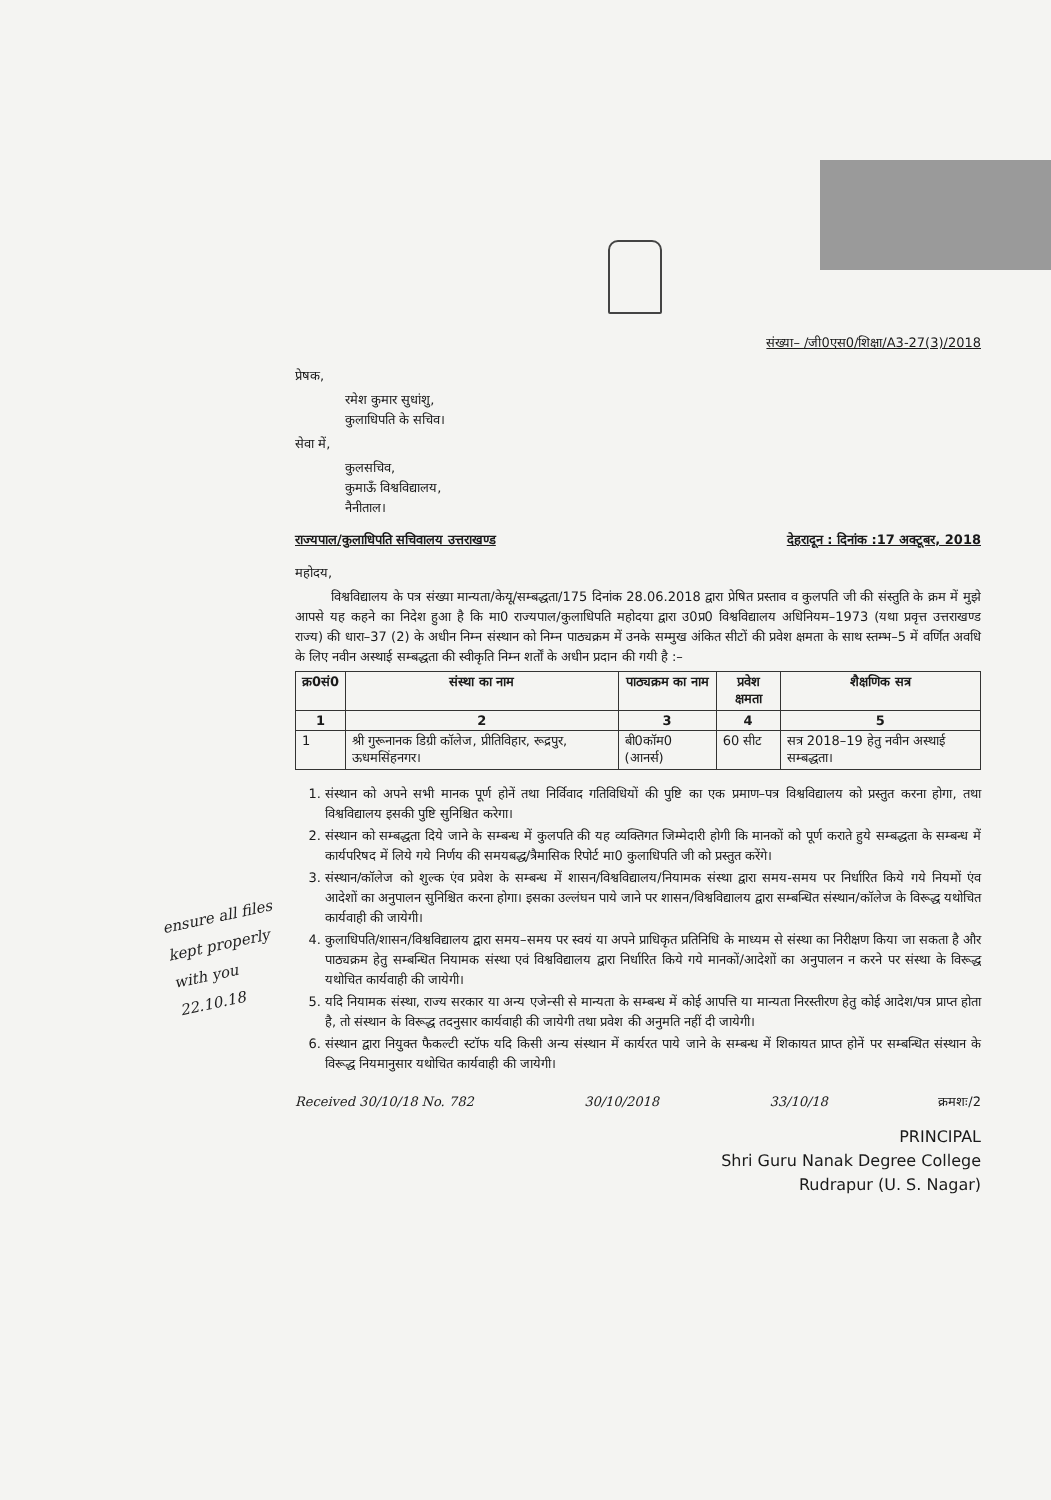संख्या– /जी0एस0/शिक्षा/A3-27(3)/2018
प्रेषक,
रमेश कुमार सुधांशु,
कुलाधिपति के सचिव।
सेवा में,
कुलसचिव,
कुमाऊँ विश्वविद्यालय,
नैनीताल।
राज्यपाल/कुलाधिपति सचिवालय उत्तराखण्ड देहरादून : दिनांक :17 अक्टूबर, 2018
महोदय,
विश्वविद्यालय के पत्र संख्या मान्यता/केयू/सम्बद्धता/175 दिनांक 28.06.2018 द्वारा प्रेषित प्रस्ताव व कुलपति जी की संस्तुति के क्रम में मुझे आपसे यह कहने का निदेश हुआ है कि मा0 राज्यपाल/कुलाधिपति महोदया द्वारा उ0प्र0 विश्वविद्यालय अधिनियम–1973 (यथा प्रवृत्त उत्तराखण्ड राज्य) की धारा–37 (2) के अधीन निम्न संस्थान को निम्न पाठ्यक्रम में उनके सम्मुख अंकित सीटों की प्रवेश क्षमता के साथ स्तम्भ–5 में वर्णित अवधि के लिए नवीन अस्थाई सम्बद्धता की स्वीकृति निम्न शर्तों के अधीन प्रदान की गयी है :–
| क्र0सं0 | संस्था का नाम | पाठ्यक्रम का नाम | प्रवेश क्षमता | शैक्षणिक सत्र |
| --- | --- | --- | --- | --- |
| 1 | 2 | 3 | 4 | 5 |
| 1 | श्री गुरूनानक डिग्री कॉलेज, प्रीतिविहार, रूद्रपुर, ऊधमसिंहनगर। | बी0कॉम0 (आनर्स) | 60 सीट | सत्र 2018–19 हेतु नवीन अस्थाई सम्बद्धता। |
1. संस्थान को अपने सभी मानक पूर्ण होनें तथा निर्विवाद गतिविधियों की पुष्टि का एक प्रमाण–पत्र विश्वविद्यालय को प्रस्तुत करना होगा, तथा विश्वविद्यालय इसकी पुष्टि सुनिश्चित करेगा।
2. संस्थान को सम्बद्धता दिये जाने के सम्बन्ध में कुलपति की यह व्यक्तिगत जिम्मेदारी होगी कि मानकों को पूर्ण कराते हुये सम्बद्धता के सम्बन्ध में कार्यपरिषद में लिये गये निर्णय की समयबद्ध/त्रैमासिक रिपोर्ट मा0 कुलाधिपति जी को प्रस्तुत करेंगे।
3. संस्थान/कॉलेज को शुल्क एंव प्रवेश के सम्बन्ध में शासन/विश्वविद्यालय/नियामक संस्था द्वारा समय-समय पर निर्धारित किये गये नियमों एंव आदेशों का अनुपालन सुनिश्चित करना होगा। इसका उल्लंघन पाये जाने पर शासन/विश्वविद्यालय द्वारा सम्बन्धित संस्थान/कॉलेज के विरूद्ध यथोचित कार्यवाही की जायेगी।
4. कुलाधिपति/शासन/विश्वविद्यालय द्वारा समय–समय पर स्वयं या अपने प्राधिकृत प्रतिनिधि के माध्यम से संस्था का निरीक्षण किया जा सकता है और पाठ्यक्रम हेतु सम्बन्धित नियामक संस्था एवं विश्वविद्यालय द्वारा निर्धारित किये गये मानकों/आदेशों का अनुपालन न करने पर संस्था के विरूद्ध यथोचित कार्यवाही की जायेगी।
5. यदि नियामक संस्था, राज्य सरकार या अन्य एजेन्सी से मान्यता के सम्बन्ध में कोई आपत्ति या मान्यता निरस्तीरण हेतु कोई आदेश/पत्र प्राप्त होता है, तो संस्थान के विरूद्ध तदनुसार कार्यवाही की जायेगी तथा प्रवेश की अनुमति नहीं दी जायेगी।
6. संस्थान द्वारा नियुक्त फैकल्टी स्टॉफ यदि किसी अन्य संस्थान में कार्यरत पाये जाने के सम्बन्ध में शिकायत प्राप्त होनें पर सम्बन्धित संस्थान के विरूद्ध नियमानुसार यथोचित कार्यवाही की जायेगी।
Received 30/10/18 No. 782 30/10/2018 33/10/18 क्रमशः/2
PRINCIPAL
Shri Guru Nanak Degree College
Rudrapur (U. S. Nagar)
ensure all files kept properly with you 22.10.18